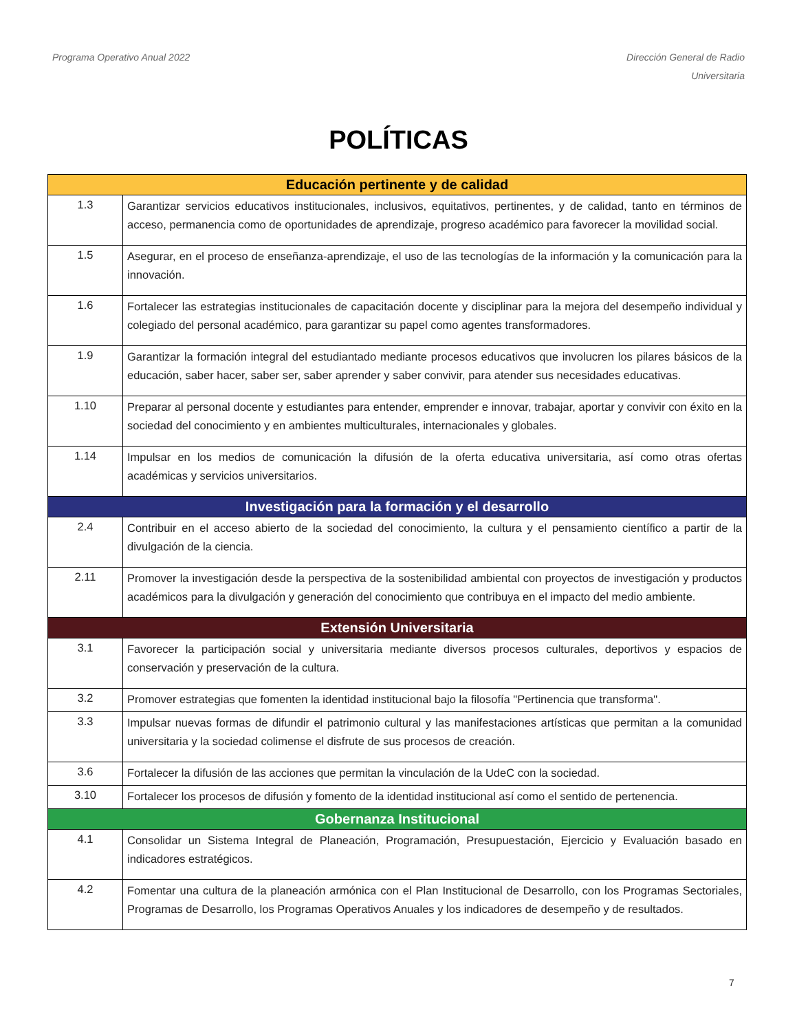Programa Operativo Anual 2022 Dirección General de Radio
Universitaria
POLÍTICAS
| Educación pertinente y de calidad | |
| --- | --- |
| 1.3 | Garantizar servicios educativos institucionales, inclusivos, equitativos, pertinentes, y de calidad, tanto en términos de acceso, permanencia como de oportunidades de aprendizaje, progreso académico para favorecer la movilidad social. |
| 1.5 | Asegurar, en el proceso de enseñanza-aprendizaje, el uso de las tecnologías de la información y la comunicación para la innovación. |
| 1.6 | Fortalecer las estrategias institucionales de capacitación docente y disciplinar para la mejora del desempeño individual y colegiado del personal académico, para garantizar su papel como agentes transformadores. |
| 1.9 | Garantizar la formación integral del estudiantado mediante procesos educativos que involucren los pilares básicos de la educación, saber hacer, saber ser, saber aprender y saber convivir, para atender sus necesidades educativas. |
| 1.10 | Preparar al personal docente y estudiantes para entender, emprender e innovar, trabajar, aportar y convivir con éxito en la sociedad del conocimiento y en ambientes multiculturales, internacionales y globales. |
| 1.14 | Impulsar en los medios de comunicación la difusión de la oferta educativa universitaria, así como otras ofertas académicas y servicios universitarios. |
| Investigación para la formación y el desarrollo | |
| 2.4 | Contribuir en el acceso abierto de la sociedad del conocimiento, la cultura y el pensamiento científico a partir de la divulgación de la ciencia. |
| 2.11 | Promover la investigación desde la perspectiva de la sostenibilidad ambiental con proyectos de investigación y productos académicos para la divulgación y generación del conocimiento que contribuya en el impacto del medio ambiente. |
| Extensión Universitaria | |
| 3.1 | Favorecer la participación social y universitaria mediante diversos procesos culturales, deportivos y espacios de conservación y preservación de la cultura. |
| 3.2 | Promover estrategias que fomenten la identidad institucional bajo la filosofía "Pertinencia que transforma". |
| 3.3 | Impulsar nuevas formas de difundir el patrimonio cultural y las manifestaciones artísticas que permitan a la comunidad universitaria y la sociedad colimense el disfrute de sus procesos de creación. |
| 3.6 | Fortalecer la difusión de las acciones que permitan la vinculación de la UdeC con la sociedad. |
| 3.10 | Fortalecer los procesos de difusión y fomento de la identidad institucional así como el sentido de pertenencia. |
| Gobernanza Institucional | |
| 4.1 | Consolidar un Sistema Integral de Planeación, Programación, Presupuestación, Ejercicio y Evaluación basado en indicadores estratégicos. |
| 4.2 | Fomentar una cultura de la planeación armónica con el Plan Institucional de Desarrollo, con los Programas Sectoriales, Programas de Desarrollo, los Programas Operativos Anuales y los indicadores de desempeño y de resultados. |
7